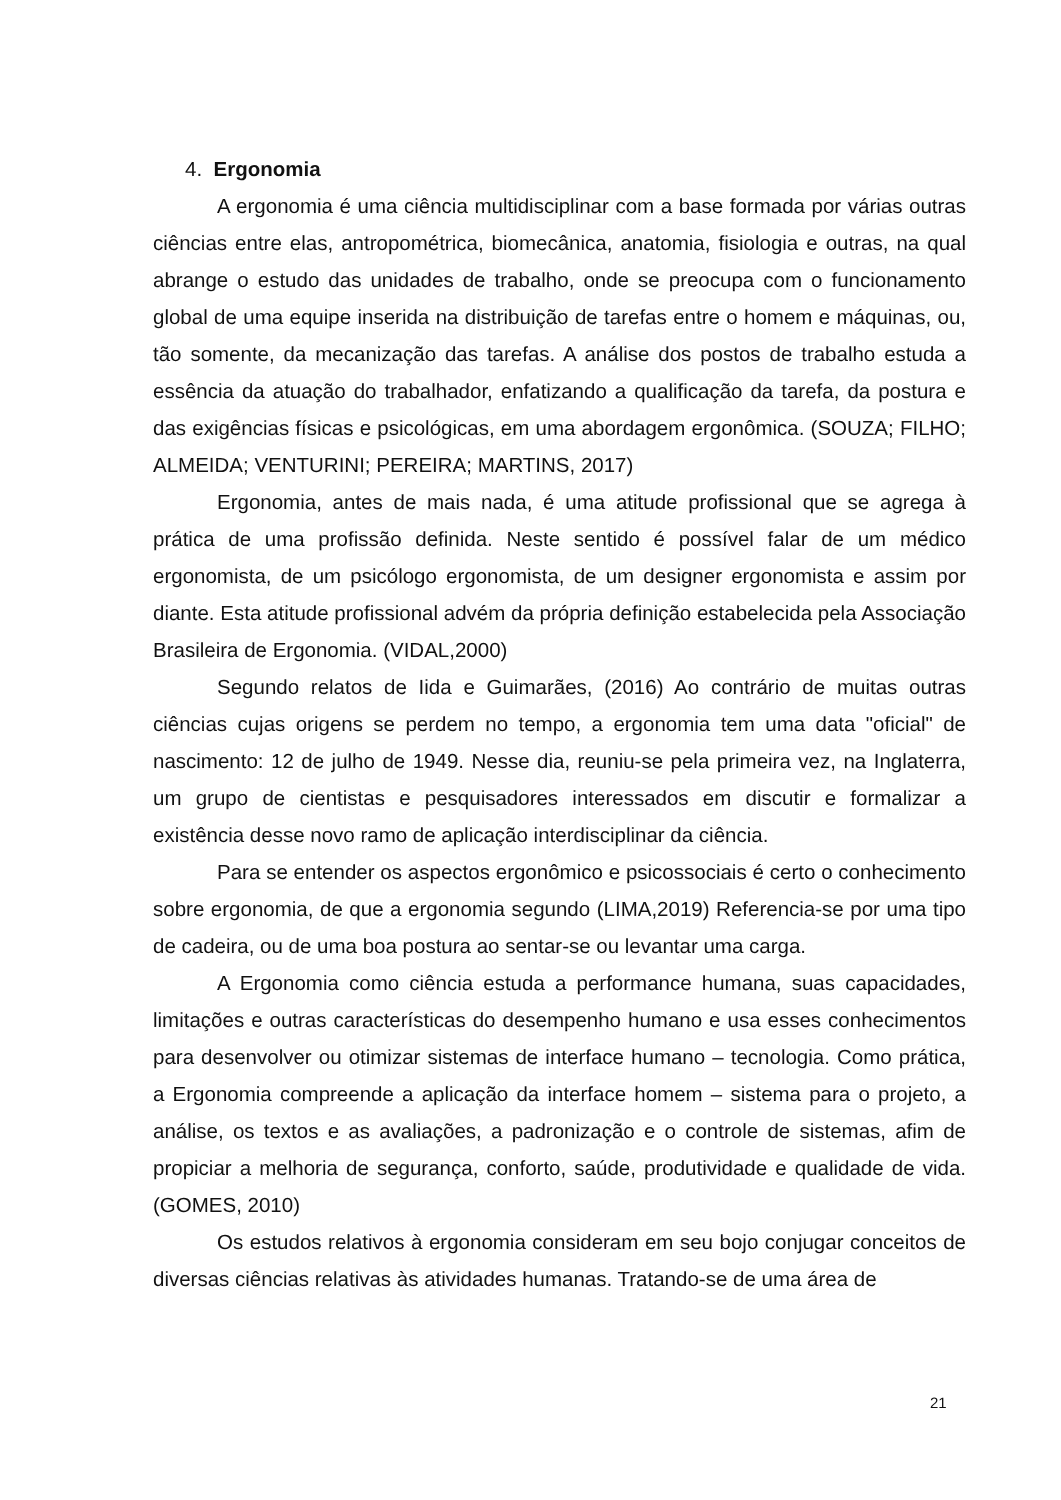4. Ergonomia
A ergonomia é uma ciência multidisciplinar com a base formada por várias outras ciências entre elas, antropométrica, biomecânica, anatomia, fisiologia e outras, na qual abrange o estudo das unidades de trabalho, onde se preocupa com o funcionamento global de uma equipe inserida na distribuição de tarefas entre o homem e máquinas, ou, tão somente, da mecanização das tarefas. A análise dos postos de trabalho estuda a essência da atuação do trabalhador, enfatizando a qualificação da tarefa, da postura e das exigências físicas e psicológicas, em uma abordagem ergonômica. (SOUZA; FILHO; ALMEIDA; VENTURINI; PEREIRA; MARTINS, 2017)
Ergonomia, antes de mais nada, é uma atitude profissional que se agrega à prática de uma profissão definida. Neste sentido é possível falar de um médico ergonomista, de um psicólogo ergonomista, de um designer ergonomista e assim por diante. Esta atitude profissional advém da própria definição estabelecida pela Associação Brasileira de Ergonomia. (VIDAL,2000)
Segundo relatos de Iida e Guimarães, (2016) Ao contrário de muitas outras ciências cujas origens se perdem no tempo, a ergonomia tem uma data "oficial" de nascimento: 12 de julho de 1949. Nesse dia, reuniu-se pela primeira vez, na Inglaterra, um grupo de cientistas e pesquisadores interessados em discutir e formalizar a existência desse novo ramo de aplicação interdisciplinar da ciência.
Para se entender os aspectos ergonômico e psicossociais é certo o conhecimento sobre ergonomia, de que a ergonomia segundo (LIMA,2019) Referencia-se por uma tipo de cadeira, ou de uma boa postura ao sentar-se ou levantar uma carga.
A Ergonomia como ciência estuda a performance humana, suas capacidades, limitações e outras características do desempenho humano e usa esses conhecimentos para desenvolver ou otimizar sistemas de interface humano – tecnologia. Como prática, a Ergonomia compreende a aplicação da interface homem – sistema para o projeto, a análise, os textos e as avaliações, a padronização e o controle de sistemas, afim de propiciar a melhoria de segurança, conforto, saúde, produtividade e qualidade de vida. (GOMES, 2010)
Os estudos relativos à ergonomia consideram em seu bojo conjugar conceitos de diversas ciências relativas às atividades humanas. Tratando-se de uma área de
21